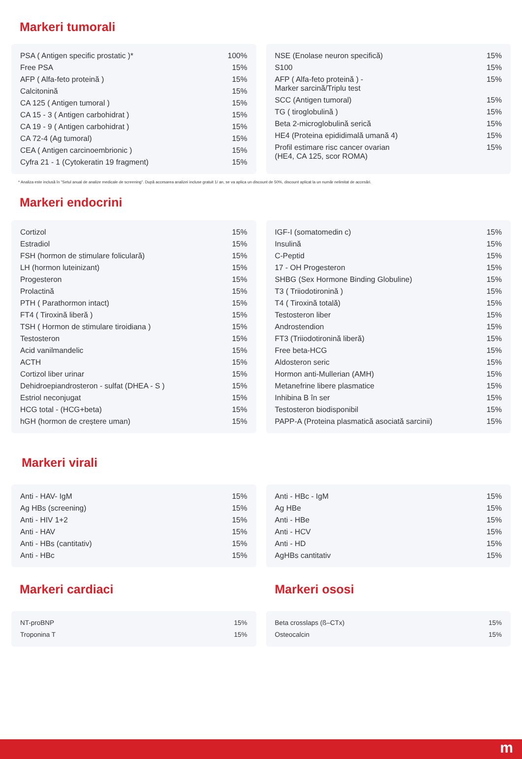Markeri tumorali
| PSA ( Antigen specific prostatic )* | 100% |
| Free PSA | 15% |
| AFP ( Alfa-feto proteină ) | 15% |
| Calcitonină | 15% |
| CA 125 ( Antigen tumoral ) | 15% |
| CA 15 - 3 ( Antigen carbohidrat ) | 15% |
| CA 19 - 9 ( Antigen carbohidrat ) | 15% |
| CA 72-4 (Ag tumoral) | 15% |
| CEA ( Antigen carcinoembrionic ) | 15% |
| Cyfra 21 - 1 (Cytokeratin 19 fragment) | 15% |
| NSE (Enolase neuron specifică) | 15% |
| S100 | 15% |
| AFP ( Alfa-feto proteină ) - Marker sarcină/Triplu test | 15% |
| SCC (Antigen tumoral) | 15% |
| TG ( tiroglobulină ) | 15% |
| Beta 2-microglobulină serică | 15% |
| HE4 (Proteina epididimală umană 4) | 15% |
| Profil estimare risc cancer ovarian (HE4, CA 125, scor ROMA) | 15% |
* Analiza este inclusă în "Setul anual de analize medicale de screening". După accesarea analizei incluse gratuit 1/ an, se va aplica un discount de 50%, discount aplicat la un număr nelimitat de accesări.
Markeri endocrini
| Cortizol | 15% |
| Estradiol | 15% |
| FSH (hormon de stimulare foliculară) | 15% |
| LH (hormon luteinizant) | 15% |
| Progesteron | 15% |
| Prolactină | 15% |
| PTH ( Parathormon intact) | 15% |
| FT4 ( Tiroxină liberă ) | 15% |
| TSH ( Hormon de stimulare tiroidiana ) | 15% |
| Testosteron | 15% |
| Acid vanilmandelic | 15% |
| ACTH | 15% |
| Cortizol liber urinar | 15% |
| Dehidroepiandrosteron - sulfat (DHEA - S ) | 15% |
| Estriol neconjugat | 15% |
| HCG total - (HCG+beta) | 15% |
| hGH (hormon de creștere uman) | 15% |
| IGF-I (somatomedin c) | 15% |
| Insulină | 15% |
| C-Peptid | 15% |
| 17 - OH Progesteron | 15% |
| SHBG (Sex Hormone Binding Globuline) | 15% |
| T3 ( Triiodotironină ) | 15% |
| T4 ( Tiroxină totală) | 15% |
| Testosteron liber | 15% |
| Androstendion | 15% |
| FT3 (Triiodotironină liberă) | 15% |
| Free beta-HCG | 15% |
| Aldosteron seric | 15% |
| Hormon anti-Mullerian (AMH) | 15% |
| Metanefrine libere plasmatice | 15% |
| Inhibina B în ser | 15% |
| Testosteron biodisponibil | 15% |
| PAPP-A (Proteina plasmatică asociată sarcinii) | 15% |
Markeri virali
| Anti - HAV- IgM | 15% |
| Ag HBs (screening) | 15% |
| Anti - HIV 1+2 | 15% |
| Anti - HAV | 15% |
| Anti - HBs (cantitativ) | 15% |
| Anti - HBc | 15% |
| Anti - HBc - IgM | 15% |
| Ag HBe | 15% |
| Anti - HBe | 15% |
| Anti - HCV | 15% |
| Anti - HD | 15% |
| AgHBs cantitativ | 15% |
Markeri cardiaci
| NT-proBNP | 15% |
| Troponina T | 15% |
Markeri ososi
| Beta crosslaps (ß–CTx) | 15% |
| Osteocalcin | 15% |
m